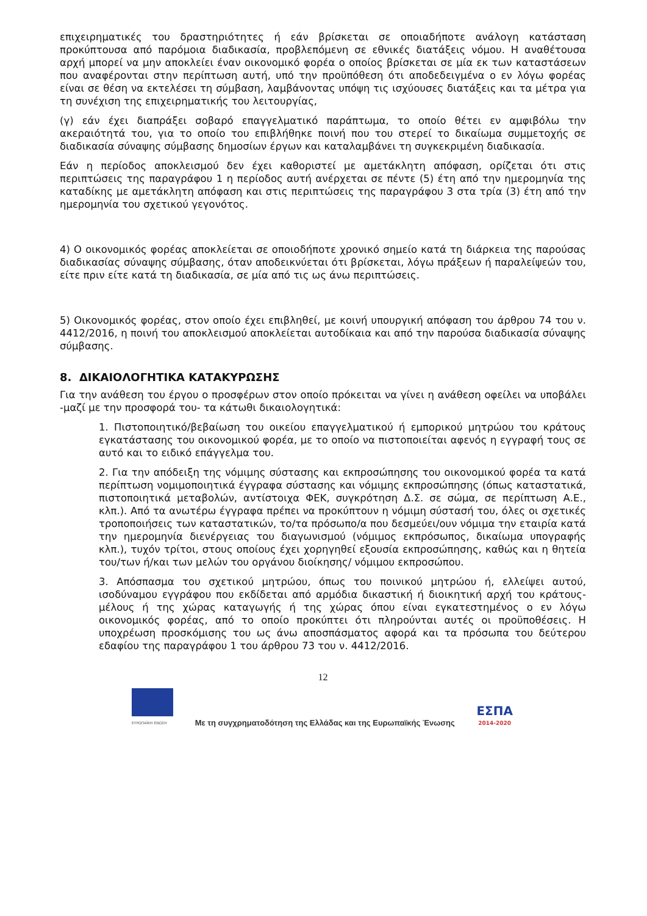επιχειρηματικές του δραστηριότητες ή εάν βρίσκεται σε οποιαδήποτε ανάλογη κατάσταση προκύπτουσα από παρόμοια διαδικασία, προβλεπόμενη σε εθνικές διατάξεις νόμου. Η αναθέτουσα αρχή μπορεί να μην αποκλείει έναν οικονομικό φορέα ο οποίος βρίσκεται σε μία εκ των καταστάσεων που αναφέρονται στην περίπτωση αυτή, υπό την προϋπόθεση ότι αποδεδειγμένα ο εν λόγω φορέας είναι σε θέση να εκτελέσει τη σύμβαση, λαμβάνοντας υπόψη τις ισχύουσες διατάξεις και τα μέτρα για τη συνέχιση της επιχειρηματικής του λειτουργίας,
(γ) εάν έχει διαπράξει σοβαρό επαγγελματικό παράπτωμα, το οποίο θέτει εν αμφιβόλω την ακεραιότητά του, για το οποίο του επιβλήθηκε ποινή που του στερεί το δικαίωμα συμμετοχής σε διαδικασία σύναψης σύμβασης δημοσίων έργων και καταλαμβάνει τη συγκεκριμένη διαδικασία.
Εάν η περίοδος αποκλεισμού δεν έχει καθοριστεί με αμετάκλητη απόφαση, ορίζεται ότι στις περιπτώσεις της παραγράφου 1 η περίοδος αυτή ανέρχεται σε πέντε (5) έτη από την ημερομηνία της καταδίκης με αμετάκλητη απόφαση και στις περιπτώσεις της παραγράφου 3 στα τρία (3) έτη από την ημερομηνία του σχετικού γεγονότος.
4) Ο οικονομικός φορέας αποκλείεται σε οποιοδήποτε χρονικό σημείο κατά τη διάρκεια της παρούσας διαδικασίας σύναψης σύμβασης, όταν αποδεικνύεται ότι βρίσκεται, λόγω πράξεων ή παραλείψεών του, είτε πριν είτε κατά τη διαδικασία, σε μία από τις ως άνω περιπτώσεις.
5) Οικονομικός φορέας, στον οποίο έχει επιβληθεί, με κοινή υπουργική απόφαση του άρθρου 74 του ν. 4412/2016, η ποινή του αποκλεισμού αποκλείεται αυτοδίκαια και από την παρούσα διαδικασία σύναψης σύμβασης.
8. ΔΙΚΑΙΟΛΟΓΗΤΙΚΑ ΚΑΤΑΚΥΡΩΣΗΣ
Για την ανάθεση του έργου ο προσφέρων στον οποίο πρόκειται να γίνει η ανάθεση οφείλει να υποβάλει -μαζί με την προσφορά του- τα κάτωθι δικαιολογητικά:
1. Πιστοποιητικό/βεβαίωση του οικείου επαγγελματικού ή εμπορικού μητρώου του κράτους εγκατάστασης του οικονομικού φορέα, με το οποίο να πιστοποιείται αφενός η εγγραφή τους σε αυτό και το ειδικό επάγγελμα του.
2. Για την απόδειξη της νόμιμης σύστασης και εκπροσώπησης του οικονομικού φορέα τα κατά περίπτωση νομιμοποιητικά έγγραφα σύστασης και νόμιμης εκπροσώπησης (όπως καταστατικά, πιστοποιητικά μεταβολών, αντίστοιχα ΦΕΚ, συγκρότηση Δ.Σ. σε σώμα, σε περίπτωση Α.Ε., κλπ.). Από τα ανωτέρω έγγραφα πρέπει να προκύπτουν η νόμιμη σύστασή του, όλες οι σχετικές τροποποιήσεις των καταστατικών, το/τα πρόσωπο/α που δεσμεύει/ουν νόμιμα την εταιρία κατά την ημερομηνία διενέργειας του διαγωνισμού (νόμιμος εκπρόσωπος, δικαίωμα υπογραφής κλπ.), τυχόν τρίτοι, στους οποίους έχει χορηγηθεί εξουσία εκπροσώπησης, καθώς και η θητεία του/των ή/και των μελών του οργάνου διοίκησης/ νόμιμου εκπροσώπου.
3. Απόσπασμα του σχετικού μητρώου, όπως του ποινικού μητρώου ή, ελλείψει αυτού, ισοδύναμου εγγράφου που εκδίδεται από αρμόδια δικαστική ή διοικητική αρχή του κράτους-μέλους ή της χώρας καταγωγής ή της χώρας όπου είναι εγκατεστημένος ο εν λόγω οικονομικός φορέας, από το οποίο προκύπτει ότι πληρούνται αυτές οι προϋποθέσεις. Η υποχρέωση προσκόμισης του ως άνω αποσπάσματος αφορά και τα πρόσωπα του δεύτερου εδαφίου της παραγράφου 1 του άρθρου 73 του ν. 4412/2016.
12
ΕΥΡΩΠΑΪΚΗ ΕΝΩΣΗ
Με τη συγχρηματοδότηση της Ελλάδας και της Ευρωπαϊκής Ένωσης
ΕΣΠΑ
2014-2020